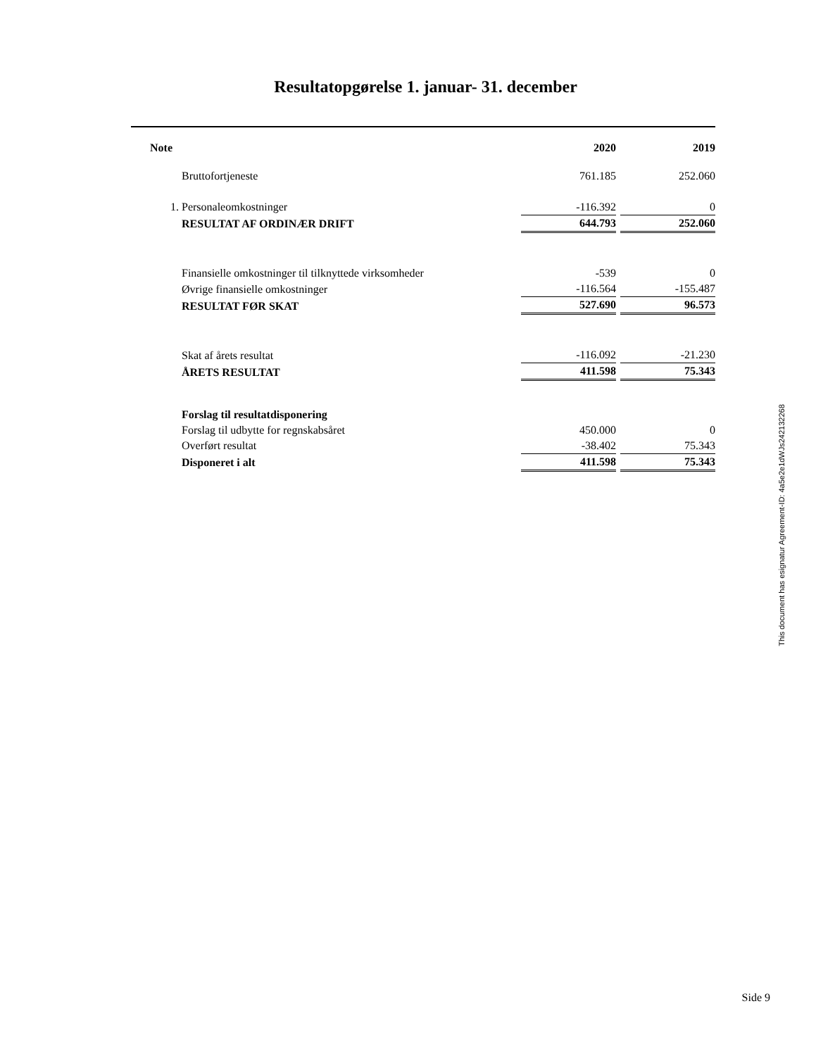Resultatopgørelse 1. januar- 31. december
| Note | | 2020 | | 2019 |
| | Bruttofortjeneste | 761.185 | | 252.060 |
| 1. | Personaleomkostninger | -116.392 | | 0 |
| | RESULTAT AF ORDINÆR DRIFT | 644.793 | | 252.060 |
| | Finansielle omkostninger til tilknyttede virksomheder | -539 | | 0 |
| | Øvrige finansielle omkostninger | -116.564 | | -155.487 |
| | RESULTAT FØR SKAT | 527.690 | | 96.573 |
| | Skat af årets resultat | -116.092 | | -21.230 |
| | ÅRETS RESULTAT | 411.598 | | 75.343 |
| | Forslag til resultatdisponering | | | |
| | Forslag til udbytte for regnskabsåret | 450.000 | | 0 |
| | Overført resultat | -38.402 | | 75.343 |
| | Disponeret i alt | 411.598 | | 75.343 |
This document has esignatur Agreement-ID: 4a5e2e1dWJs242132268
Side 9